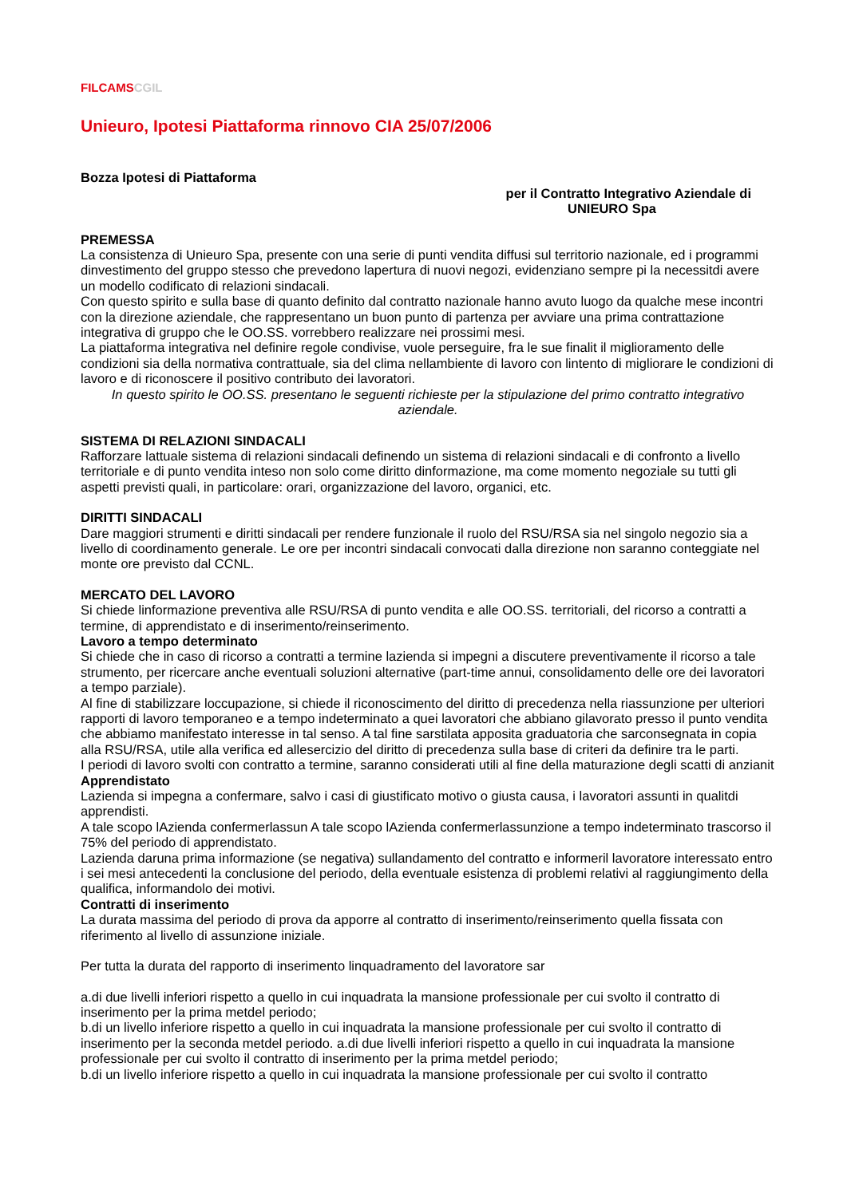FILCAMSCGIL
Unieuro, Ipotesi Piattaforma rinnovo CIA 25/07/2006
Bozza Ipotesi di Piattaforma
per il Contratto Integrativo Aziendale di
UNIEURO Spa
PREMESSA
La consistenza di Unieuro Spa, presente con una serie di punti vendita diffusi sul territorio nazionale, ed i programmi dinvestimento del gruppo stesso che prevedono lapertura di nuovi negozi, evidenziano sempre pi la necessitdi avere un modello codificato di relazioni sindacali.
Con questo spirito e sulla base di quanto definito dal contratto nazionale hanno avuto luogo da qualche mese incontri con la direzione aziendale, che rappresentano un buon punto di partenza per avviare una prima contrattazione integrativa di gruppo che le OO.SS. vorrebbero realizzare nei prossimi mesi.
La piattaforma integrativa nel definire regole condivise, vuole perseguire, fra le sue finalit il miglioramento delle condizioni sia della normativa contrattuale, sia del clima nellambiente di lavoro con lintento di migliorare le condizioni di lavoro e di riconoscere il positivo contributo dei lavoratori.
In questo spirito le OO.SS. presentano le seguenti richieste per la stipulazione del primo contratto integrativo aziendale.
SISTEMA DI RELAZIONI SINDACALI
Rafforzare lattuale sistema di relazioni sindacali definendo un sistema di relazioni sindacali e di confronto a livello territoriale e di punto vendita inteso non solo come diritto dinformazione, ma come momento negoziale su tutti gli aspetti previsti quali, in particolare: orari, organizzazione del lavoro, organici, etc.
DIRITTI SINDACALI
Dare maggiori strumenti e diritti sindacali per rendere funzionale il ruolo del RSU/RSA sia nel singolo negozio sia a livello di coordinamento generale. Le ore per incontri sindacali convocati dalla direzione non saranno conteggiate nel monte ore previsto dal CCNL.
MERCATO DEL LAVORO
Si chiede linformazione preventiva alle RSU/RSA di punto vendita e alle OO.SS. territoriali, del ricorso a contratti a termine, di apprendistato e di inserimento/reinserimento.
Lavoro a tempo determinato
Si chiede che in caso di ricorso a contratti a termine lazienda si impegni a discutere preventivamente il ricorso a tale strumento, per ricercare anche eventuali soluzioni alternative (part-time annui, consolidamento delle ore dei lavoratori a tempo parziale).
Al fine di stabilizzare loccupazione, si chiede il riconoscimento del diritto di precedenza nella riassunzione per ulteriori rapporti di lavoro temporaneo e a tempo indeterminato a quei lavoratori che abbiano gilavorato presso il punto vendita che abbiamo manifestato interesse in tal senso. A tal fine sarstilata apposita graduatoria che sarconsegnata in copia alla RSU/RSA, utile alla verifica ed allesercizio del diritto di precedenza sulla base di criteri da definire tra le parti.
I periodi di lavoro svolti con contratto a termine, saranno considerati utili al fine della maturazione degli scatti di anzianit
Apprendistato
Lazienda si impegna a confermare, salvo i casi di giustificato motivo o giusta causa, i lavoratori assunti in qualitdi apprendisti.
A tale scopo lAzienda confermerlassun A tale scopo lAzienda confermerlassunzione a tempo indeterminato trascorso il 75% del periodo di apprendistato.
Lazienda daruna prima informazione (se negativa) sullandamento del contratto e informeril lavoratore interessato entro i sei mesi antecedenti la conclusione del periodo, della eventuale esistenza di problemi relativi al raggiungimento della qualifica, informandolo dei motivi.
Contratti di inserimento
La durata massima del periodo di prova da apporre al contratto di inserimento/reinserimento quella fissata con riferimento al livello di assunzione iniziale.
Per tutta la durata del rapporto di inserimento linquadramento del lavoratore sar
a.di due livelli inferiori rispetto a quello in cui inquadrata la mansione professionale per cui svolto il contratto di inserimento per la prima metdel periodo;
b.di un livello inferiore rispetto a quello in cui inquadrata la mansione professionale per cui svolto il contratto di inserimento per la seconda metdel periodo. a.di due livelli inferiori rispetto a quello in cui inquadrata la mansione professionale per cui svolto il contratto di inserimento per la prima metdel periodo;
b.di un livello inferiore rispetto a quello in cui inquadrata la mansione professionale per cui svolto il contratto